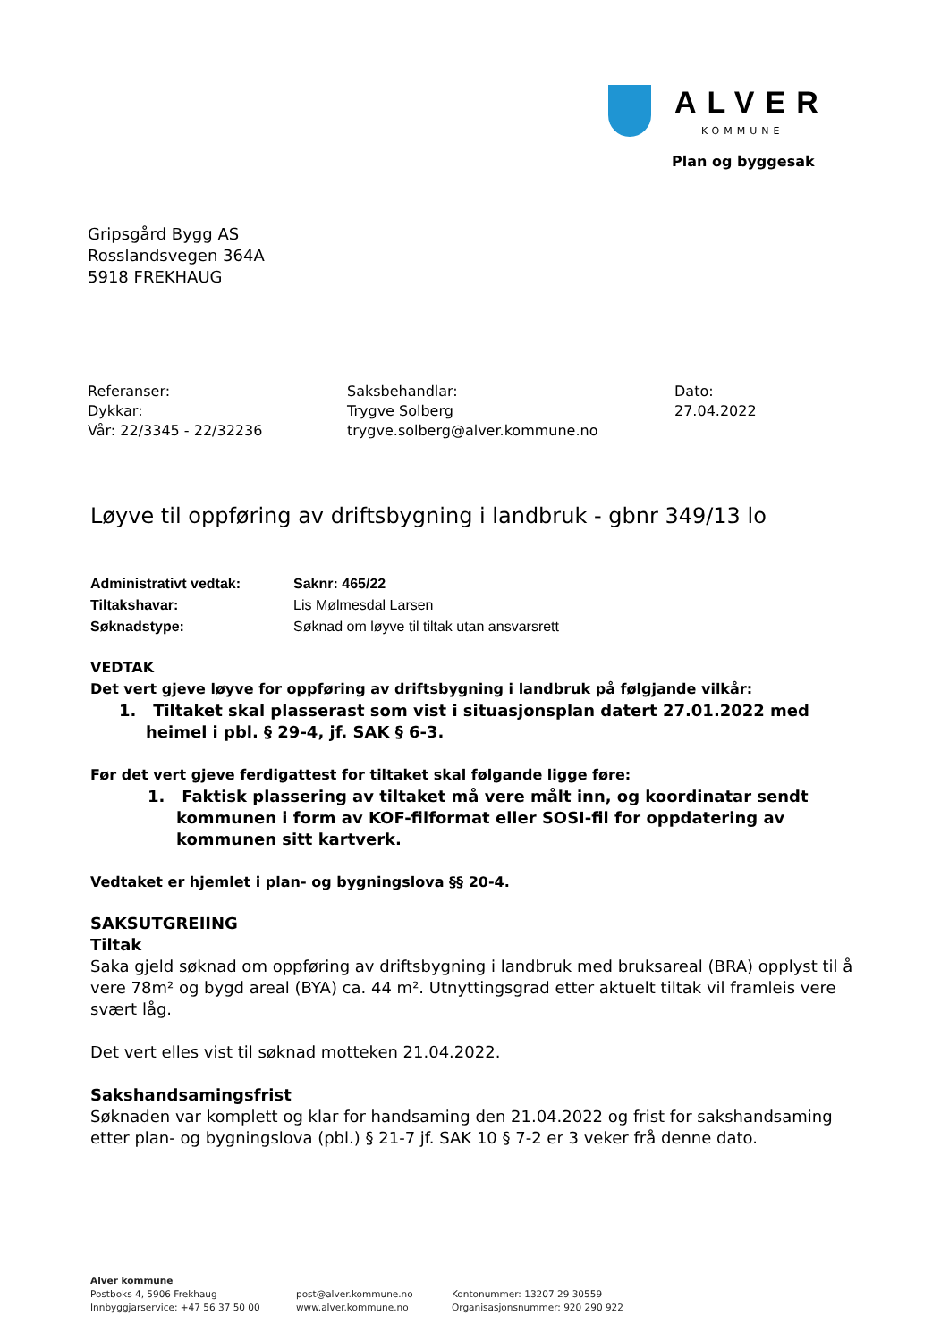ALVER
KOMMUNE
Plan og byggesak
Gripsgård Bygg AS
Rosslandsvegen 364A
5918 FREKHAUG
Referanser:
Dykkar:
Vår: 22/3345 - 22/32236
Saksbehandlar:
Trygve Solberg
trygve.solberg@alver.kommune.no
Dato:
27.04.2022
Løyve til oppføring av driftsbygning i landbruk - gbnr 349/13 lo
| Administrativt vedtak: | Saknr: 465/22 |
| Tiltakshavar: | Lis Mølmesdal Larsen |
| Søknadstype: | Søknad om løyve til tiltak utan ansvarsrett |
VEDTAK
Det vert gjeve løyve for oppføring av driftsbygning i landbruk på følgjande vilkår:
1. Tiltaket skal plasserast som vist i situasjonsplan datert 27.01.2022 med heimel i pbl. § 29-4, jf. SAK § 6-3.
Før det vert gjeve ferdigattest for tiltaket skal følgande ligge føre:
1. Faktisk plassering av tiltaket må vere målt inn, og koordinatar sendt kommunen i form av KOF-filformat eller SOSI-fil for oppdatering av kommunen sitt kartverk.
Vedtaket er hjemlet i plan- og bygningslova §§ 20-4.
SAKSUTGREIING
Tiltak
Saka gjeld søknad om oppføring av driftsbygning i landbruk med bruksareal (BRA) opplyst til å vere 78m² og bygd areal (BYA) ca. 44 m². Utnyttingsgrad etter aktuelt tiltak vil framleis vere svært låg.
Det vert elles vist til søknad motteken 21.04.2022.
Sakshandsamingsfrist
Søknaden var komplett og klar for handsaming den 21.04.2022 og frist for sakshandsaming etter plan- og bygningslova (pbl.) § 21-7 jf. SAK 10 § 7-2 er 3 veker frå denne dato.
Alver kommune
Postboks 4, 5906 Frekhaug
Innbyggjarservice: +47 56 37 50 00
post@alver.kommune.no
www.alver.kommune.no
Kontonummer: 13207 29 30559
Organisasjonsnummer: 920 290 922